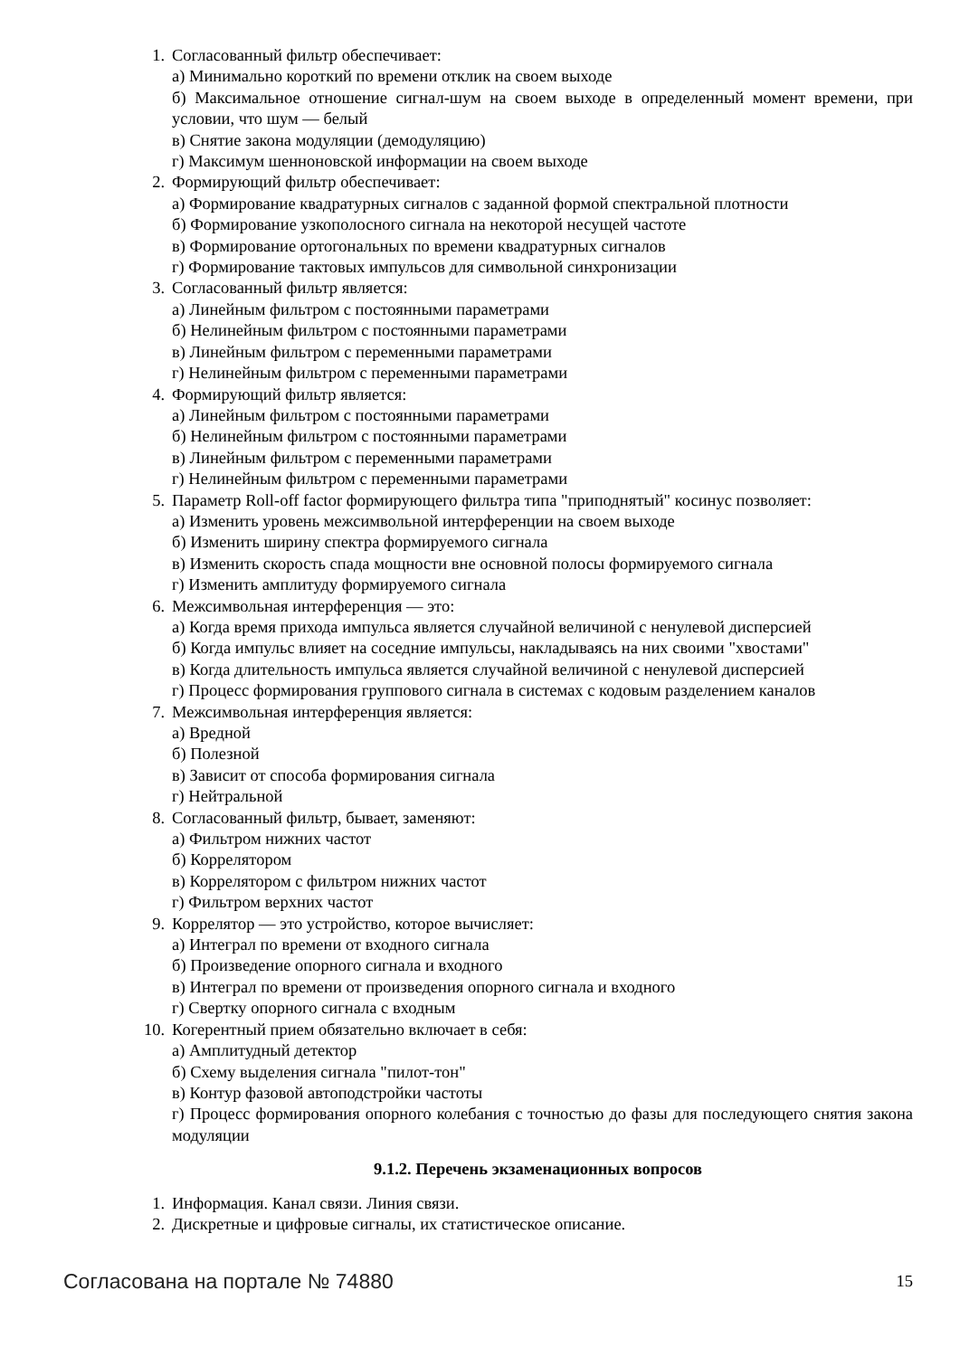1. Согласованный фильтр обеспечивает:
а) Минимально короткий по времени отклик на своем выходе
б) Максимальное отношение сигнал-шум на своем выходе в определенный момент времени, при условии, что шум — белый
в) Снятие закона модуляции (демодуляцию)
г) Максимум шенноновской информации на своем выходе
2. Формирующий фильтр обеспечивает:
а) Формирование квадратурных сигналов с заданной формой спектральной плотности
б) Формирование узкополосного сигнала на некоторой несущей частоте
в) Формирование ортогональных по времени квадратурных сигналов
г) Формирование тактовых импульсов для символьной синхронизации
3. Согласованный фильтр является:
а) Линейным фильтром с постоянными параметрами
б) Нелинейным фильтром с постоянными параметрами
в) Линейным фильтром с переменными параметрами
г) Нелинейным фильтром с переменными параметрами
4. Формирующий фильтр является:
а) Линейным фильтром с постоянными параметрами
б) Нелинейным фильтром с постоянными параметрами
в) Линейным фильтром с переменными параметрами
г) Нелинейным фильтром с переменными параметрами
5. Параметр Roll-off factor формирующего фильтра типа "приподнятый" косинус позволяет:
а) Изменить уровень межсимвольной интерференции на своем выходе
б) Изменить ширину спектра формируемого сигнала
в) Изменить скорость спада мощности вне основной полосы формируемого сигнала
г) Изменить амплитуду формируемого сигнала
6. Межсимвольная интерференция — это:
а) Когда время прихода импульса является случайной величиной с ненулевой дисперсией
б) Когда импульс влияет на соседние импульсы, накладываясь на них своими "хвостами"
в) Когда длительность импульса является случайной величиной с ненулевой дисперсией
г) Процесс формирования группового сигнала в системах с кодовым разделением каналов
7. Межсимвольная интерференция является:
а) Вредной
б) Полезной
в) Зависит от способа формирования сигнала
г) Нейтральной
8. Согласованный фильтр, бывает, заменяют:
а) Фильтром нижних частот
б) Коррелятором
в) Коррелятором с фильтром нижних частот
г) Фильтром верхних частот
9. Коррелятор — это устройство, которое вычисляет:
а) Интеграл по времени от входного сигнала
б) Произведение опорного сигнала и входного
в) Интеграл по времени от произведения опорного сигнала и входного
г) Свертку опорного сигнала с входным
10. Когерентный прием обязательно включает в себя:
а) Амплитудный детектор
б) Схему выделения сигнала "пилот-тон"
в) Контур фазовой автоподстройки частоты
г) Процесс формирования опорного колебания с точностью до фазы для последующего снятия закона модуляции
9.1.2. Перечень экзаменационных вопросов
1. Информация. Канал связи. Линия связи.
2. Дискретные и цифровые сигналы, их статистическое описание.
Согласована на портале № 74880 15